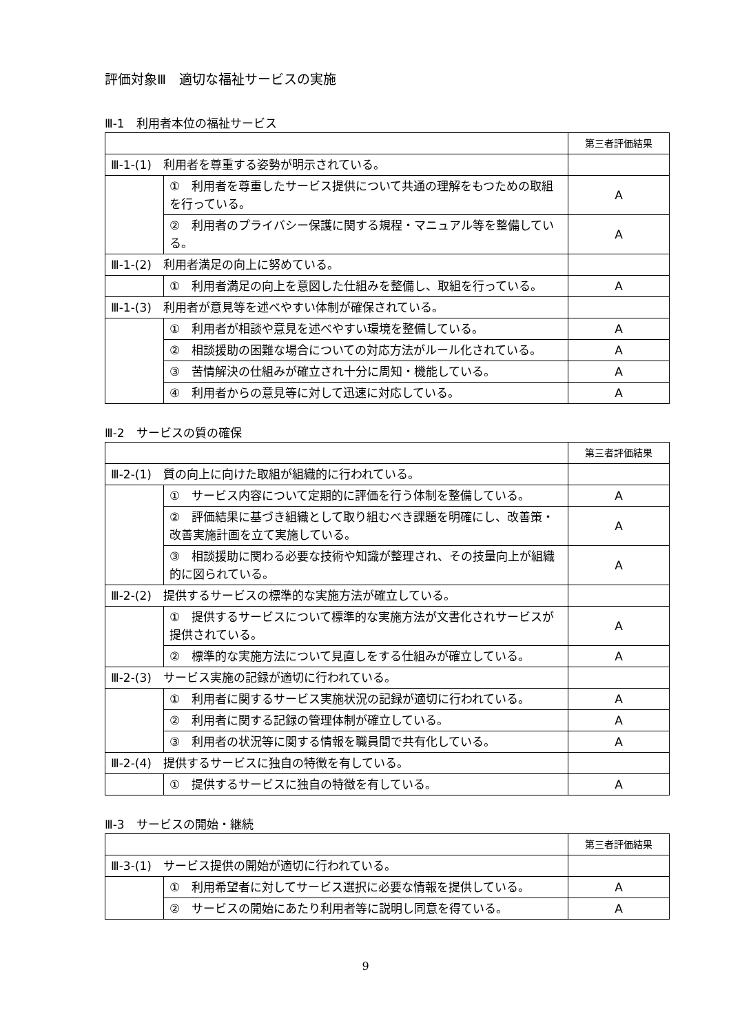評価対象Ⅲ　適切な福祉サービスの実施
Ⅲ-1　利用者本位の福祉サービス
| | | 第三者評価結果 |
| --- | --- | --- |
| Ⅲ-1-(1) 利用者を尊重する姿勢が明示されている。 | | |
| | ① 利用者を尊重したサービス提供について共通の理解をもつための取組を行っている。 | A |
| | ② 利用者のプライバシー保護に関する規程・マニュアル等を整備している。 | A |
| Ⅲ-1-(2) 利用者満足の向上に努めている。 | | |
| | ① 利用者満足の向上を意図した仕組みを整備し、取組を行っている。 | A |
| Ⅲ-1-(3) 利用者が意見等を述べやすい体制が確保されている。 | | |
| | ① 利用者が相談や意見を述べやすい環境を整備している。 | A |
| | ② 相談援助の困難な場合についての対応方法がルール化されている。 | A |
| | ③ 苦情解決の仕組みが確立され十分に周知・機能している。 | A |
| | ④ 利用者からの意見等に対して迅速に対応している。 | A |
Ⅲ-2　サービスの質の確保
| | | 第三者評価結果 |
| --- | --- | --- |
| Ⅲ-2-(1) 質の向上に向けた取組が組織的に行われている。 | | |
| | ① サービス内容について定期的に評価を行う体制を整備している。 | A |
| | ② 評価結果に基づき組織として取り組むべき課題を明確にし、改善策・改善実施計画を立て実施している。 | A |
| | ③ 相談援助に関わる必要な技術や知識が整理され、その技量向上が組織的に図られている。 | A |
| Ⅲ-2-(2) 提供するサービスの標準的な実施方法が確立している。 | | |
| | ① 提供するサービスについて標準的な実施方法が文書化されサービスが提供されている。 | A |
| | ② 標準的な実施方法について見直しをする仕組みが確立している。 | A |
| Ⅲ-2-(3) サービス実施の記録が適切に行われている。 | | |
| | ① 利用者に関するサービス実施状況の記録が適切に行われている。 | A |
| | ② 利用者に関する記録の管理体制が確立している。 | A |
| | ③ 利用者の状況等に関する情報を職員間で共有化している。 | A |
| Ⅲ-2-(4) 提供するサービスに独自の特徴を有している。 | | |
| | ① 提供するサービスに独自の特徴を有している。 | A |
Ⅲ-3　サービスの開始・継続
| | | 第三者評価結果 |
| --- | --- | --- |
| Ⅲ-3-(1) サービス提供の開始が適切に行われている。 | | |
| | ① 利用希望者に対してサービス選択に必要な情報を提供している。 | A |
| | ② サービスの開始にあたり利用者等に説明し同意を得ている。 | A |
9